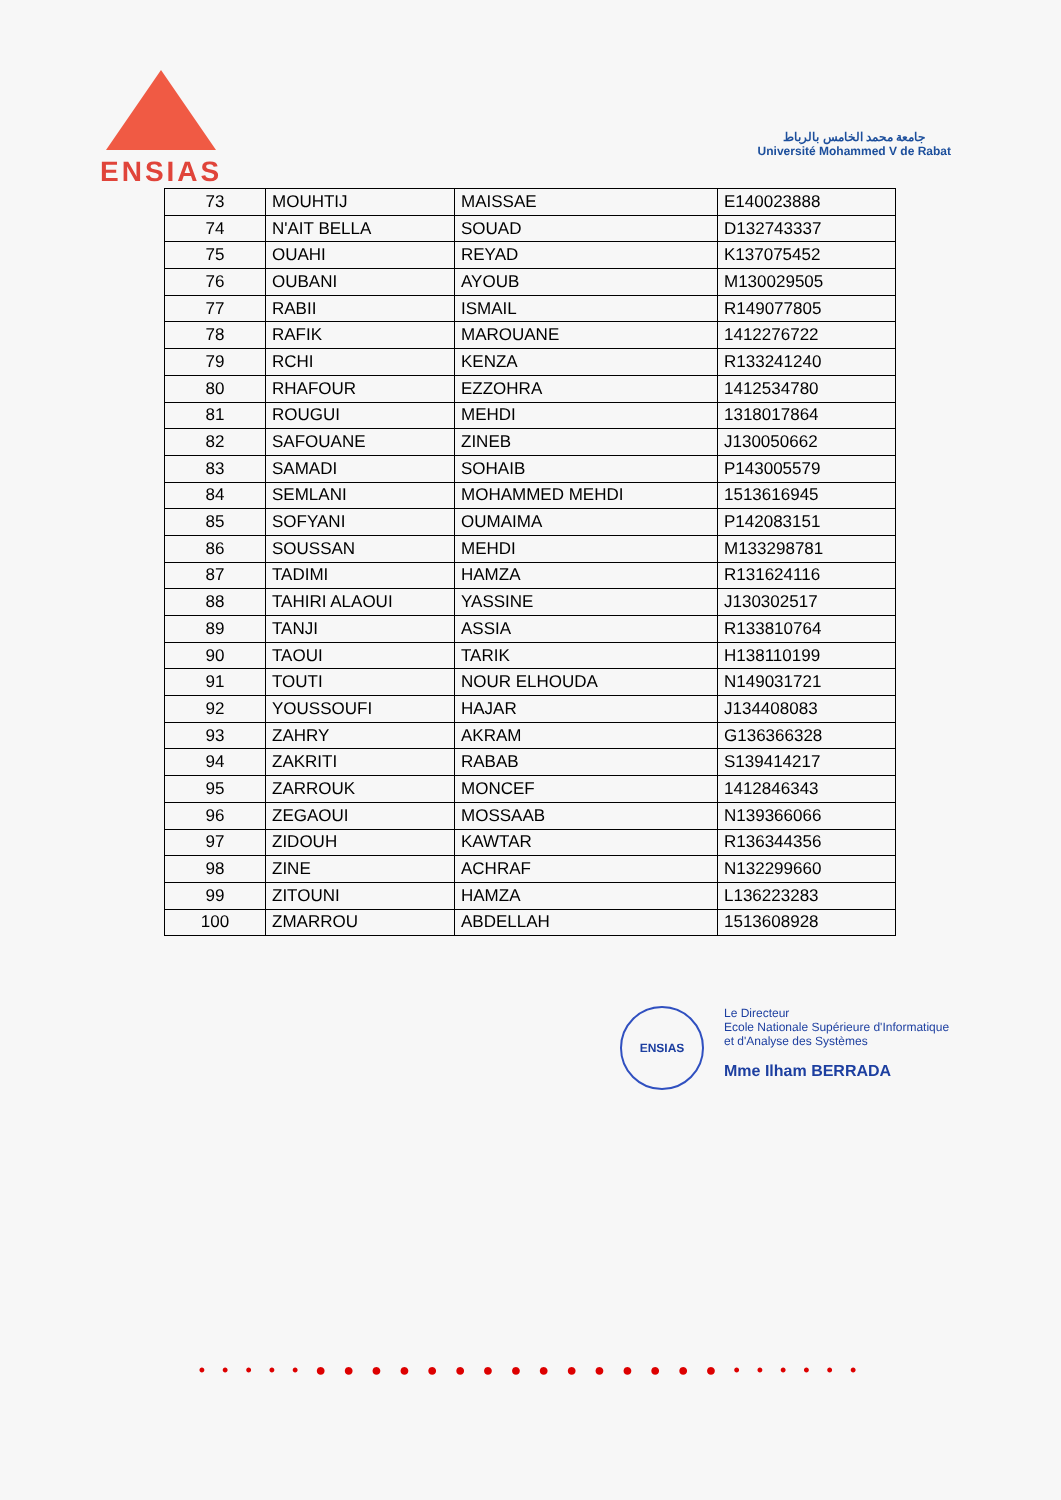ENSIAS
جامعة محمد الخامس بالرباط
Université Mohammed V de Rabat
| 73 | MOUHTIJ | MAISSAE | E140023888 |
| 74 | N'AIT BELLA | SOUAD | D132743337 |
| 75 | OUAHI | REYAD | K137075452 |
| 76 | OUBANI | AYOUB | M130029505 |
| 77 | RABII | ISMAIL | R149077805 |
| 78 | RAFIK | MAROUANE | 1412276722 |
| 79 | RCHI | KENZA | R133241240 |
| 80 | RHAFOUR | EZZOHRA | 1412534780 |
| 81 | ROUGUI | MEHDI | 1318017864 |
| 82 | SAFOUANE | ZINEB | J130050662 |
| 83 | SAMADI | SOHAIB | P143005579 |
| 84 | SEMLANI | MOHAMMED MEHDI | 1513616945 |
| 85 | SOFYANI | OUMAIMA | P142083151 |
| 86 | SOUSSAN | MEHDI | M133298781 |
| 87 | TADIMI | HAMZA | R131624116 |
| 88 | TAHIRI ALAOUI | YASSINE | J130302517 |
| 89 | TANJI | ASSIA | R133810764 |
| 90 | TAOUI | TARIK | H138110199 |
| 91 | TOUTI | NOUR ELHOUDA | N149031721 |
| 92 | YOUSSOUFI | HAJAR | J134408083 |
| 93 | ZAHRY | AKRAM | G136366328 |
| 94 | ZAKRITI | RABAB | S139414217 |
| 95 | ZARROUK | MONCEF | 1412846343 |
| 96 | ZEGAOUI | MOSSAAB | N139366066 |
| 97 | ZIDOUH | KAWTAR | R136344356 |
| 98 | ZINE | ACHRAF | N132299660 |
| 99 | ZITOUNI | HAMZA | L136223283 |
| 100 | ZMARROU | ABDELLAH | 1513608928 |
ENSIAS
Le Directeur
Ecole Nationale Supérieure d'Informatique
et d'Analyse des Systèmes
Mme Ilham BERRADA
• • • • • ● ● ● ● ● ● ● ● ● ● ● ● ● ● ● • • • • • •